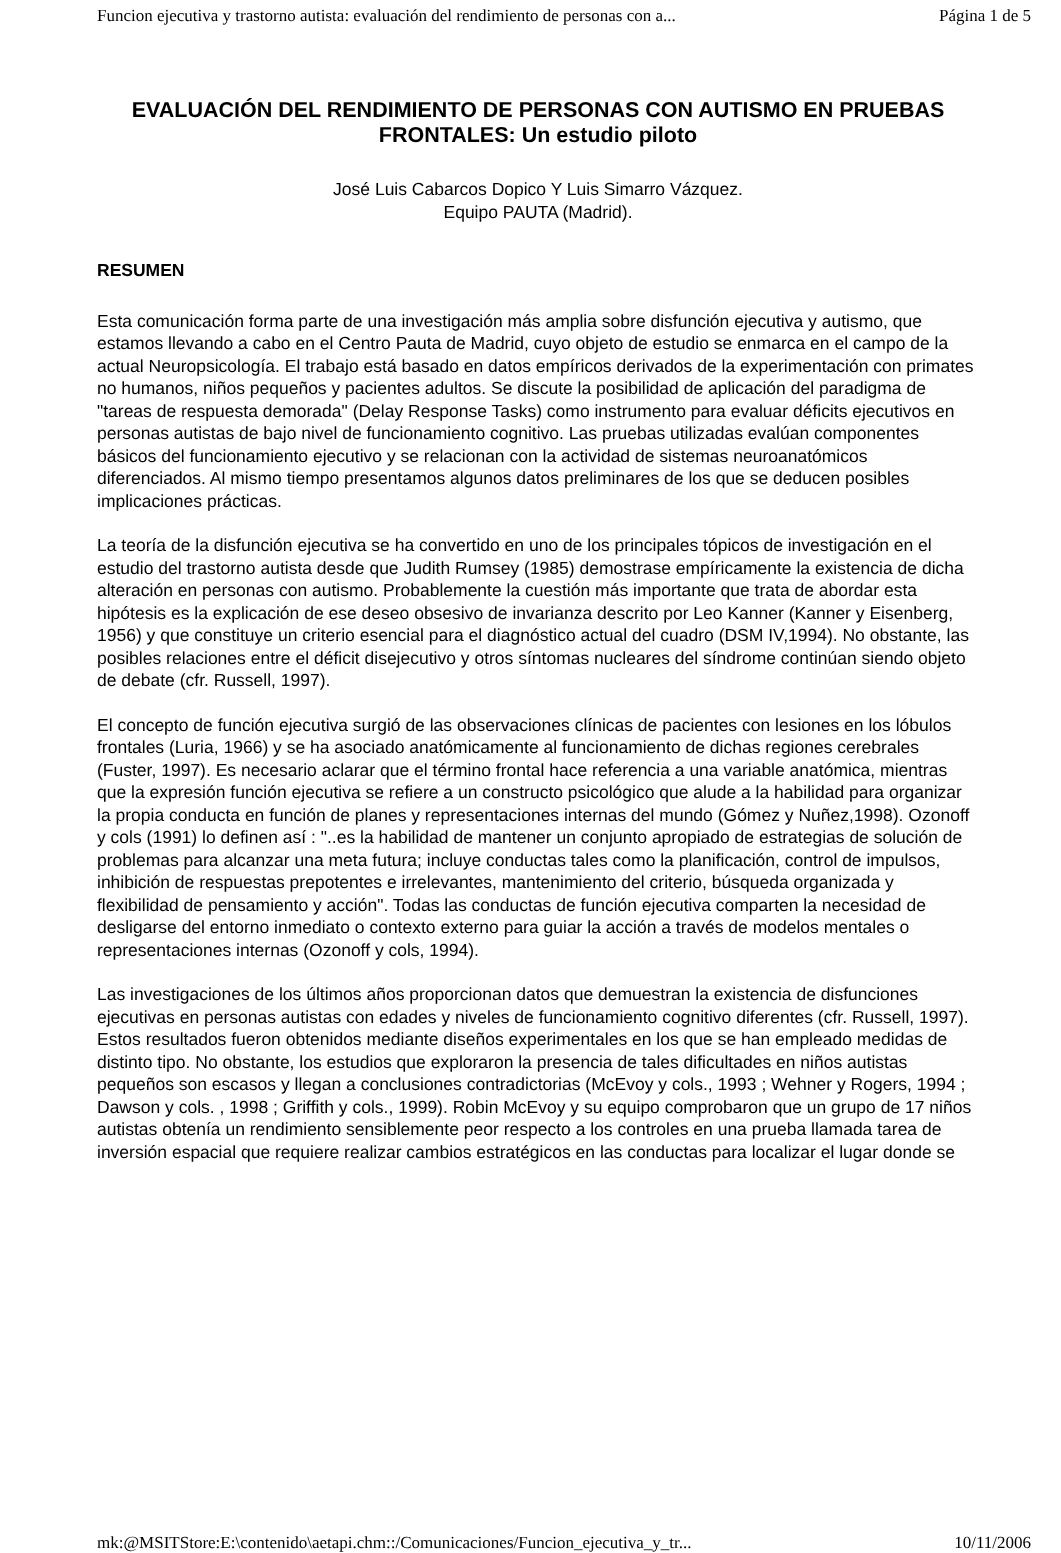Funcion ejecutiva y trastorno autista: evaluación del rendimiento de personas con a... Página 1 de 5
EVALUACIÓN DEL RENDIMIENTO DE PERSONAS CON AUTISMO EN PRUEBAS FRONTALES: Un estudio piloto
José Luis Cabarcos Dopico Y Luis Simarro Vázquez.
Equipo PAUTA (Madrid).
RESUMEN
Esta comunicación forma parte de una investigación más amplia sobre disfunción ejecutiva y autismo, que estamos llevando a cabo en el Centro Pauta de Madrid, cuyo objeto de estudio se enmarca en el campo de la actual Neuropsicología. El trabajo está basado en datos empíricos derivados de la experimentación con primates no humanos, niños pequeños y pacientes adultos. Se discute la posibilidad de aplicación del paradigma de "tareas de respuesta demorada" (Delay Response Tasks) como instrumento para evaluar déficits ejecutivos en personas autistas de bajo nivel de funcionamiento cognitivo. Las pruebas utilizadas evalúan componentes básicos del funcionamiento ejecutivo y se relacionan con la actividad de sistemas neuroanatómicos diferenciados. Al mismo tiempo presentamos algunos datos preliminares de los que se deducen posibles implicaciones prácticas.
La teoría de la disfunción ejecutiva se ha convertido en uno de los principales tópicos de investigación en el estudio del trastorno autista desde que Judith Rumsey (1985) demostrase empíricamente la existencia de dicha alteración en personas con autismo. Probablemente la cuestión más importante que trata de abordar esta hipótesis es la explicación de ese deseo obsesivo de invarianza descrito por Leo Kanner (Kanner y Eisenberg, 1956) y que constituye un criterio esencial para el diagnóstico actual del cuadro (DSM IV,1994). No obstante, las posibles relaciones entre el déficit disejecutivo y otros síntomas nucleares del síndrome continúan siendo objeto de debate (cfr. Russell, 1997).
El concepto de función ejecutiva surgió de las observaciones clínicas de pacientes con lesiones en los lóbulos frontales (Luria, 1966) y se ha asociado anatómicamente al funcionamiento de dichas regiones cerebrales (Fuster, 1997). Es necesario aclarar que el término frontal hace referencia a una variable anatómica, mientras que la expresión función ejecutiva se refiere a un constructo psicológico que alude a la habilidad para organizar la propia conducta en función de planes y representaciones internas del mundo (Gómez y Nuñez,1998). Ozonoff y cols (1991) lo definen así : "..es la habilidad de mantener un conjunto apropiado de estrategias de solución de problemas para alcanzar una meta futura; incluye conductas tales como la planificación, control de impulsos, inhibición de respuestas prepotentes e irrelevantes, mantenimiento del criterio, búsqueda organizada y flexibilidad de pensamiento y acción". Todas las conductas de función ejecutiva comparten la necesidad de desligarse del entorno inmediato o contexto externo para guiar la acción a través de modelos mentales o representaciones internas (Ozonoff y cols, 1994).
Las investigaciones de los últimos años proporcionan datos que demuestran la existencia de disfunciones ejecutivas en personas autistas con edades y niveles de funcionamiento cognitivo diferentes (cfr. Russell, 1997). Estos resultados fueron obtenidos mediante diseños experimentales en los que se han empleado medidas de distinto tipo. No obstante, los estudios que exploraron la presencia de tales dificultades en niños autistas pequeños son escasos y llegan a conclusiones contradictorias (McEvoy y cols., 1993 ; Wehner y Rogers, 1994 ; Dawson y cols. , 1998 ; Griffith y cols., 1999). Robin McEvoy y su equipo comprobaron que un grupo de 17 niños autistas obtenía un rendimiento sensiblemente peor respecto a los controles en una prueba llamada tarea de inversión espacial que requiere realizar cambios estratégicos en las conductas para localizar el lugar donde se
mk:@MSITStore:E:\contenido\aetapi.chm::/Comunicaciones/Funcion_ejecutiva_y_tr... 10/11/2006